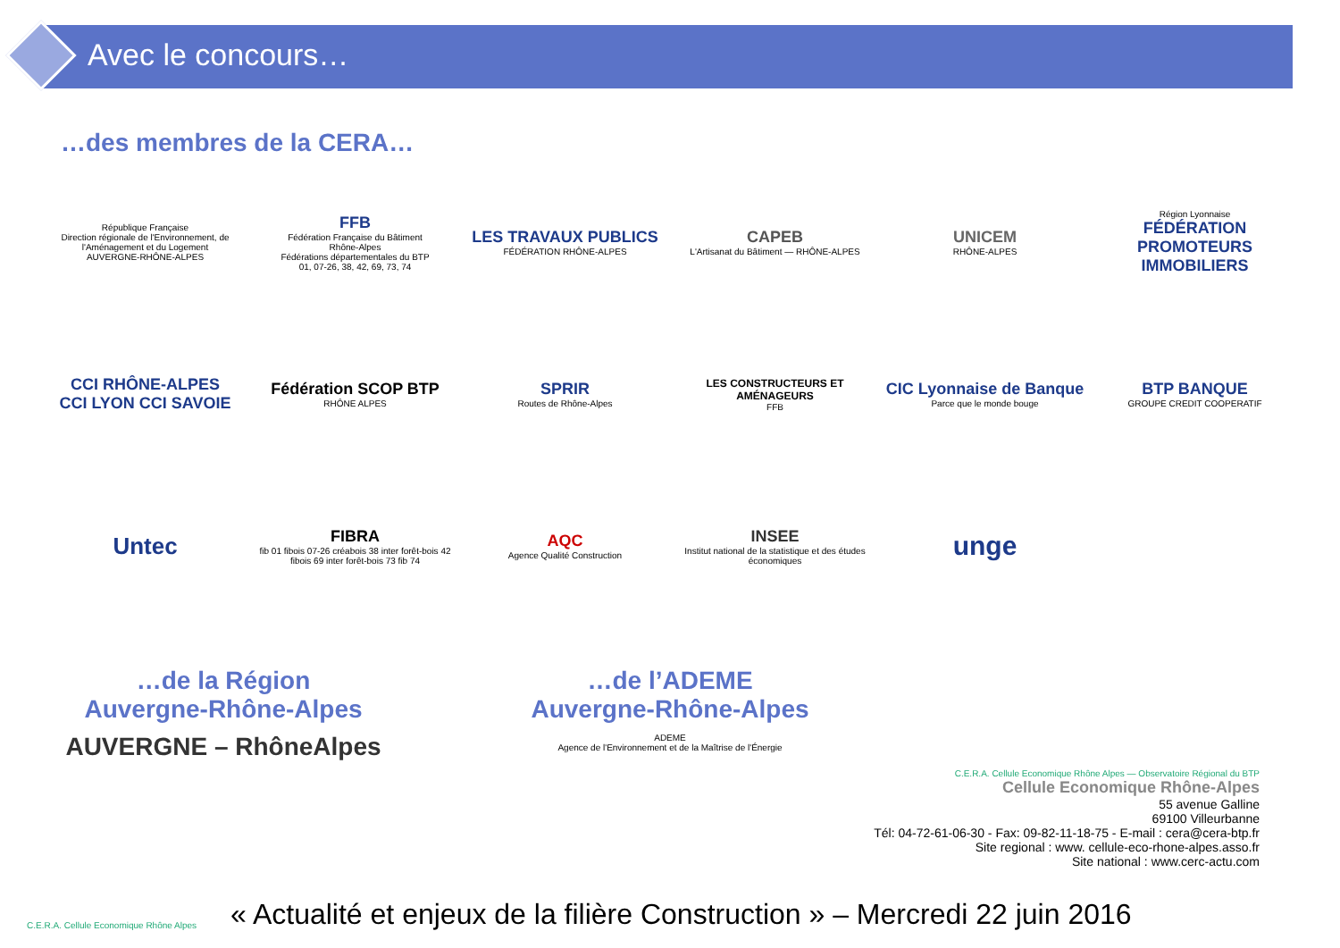Avec le concours…
…des membres de la CERA…
République Française
Direction régionale de l'Environnement, de l'Aménagement et du Logement
AUVERGNE-RHÔNE-ALPES
FFB
Fédération Française du Bâtiment
Rhône-Alpes
Fédérations départementales du BTP
01, 07-26, 38, 42, 69, 73, 74
LES TRAVAUX PUBLICS
FÉDÉRATION RHÔNE-ALPES
CAPEB
L'Artisanat du Bâtiment — RHÔNE-ALPES
UNICEM
RHÔNE-ALPES
Région Lyonnaise
FÉDÉRATION PROMOTEURS IMMOBILIERS
CCI RHÔNE-ALPES
CCI LYON CCI SAVOIE
Fédération SCOP BTP
RHÔNE ALPES
SPRIR
Routes de Rhône-Alpes
LES CONSTRUCTEURS ET AMÉNAGEURS
FFB
CIC Lyonnaise de Banque
Parce que le monde bouge
BTP BANQUE
GROUPE CREDIT COOPERATIF
Untec
FIBRA
fib 01 fibois 07-26 créabois 38 inter forêt-bois 42 fibois 69 inter forêt-bois 73 fib 74
AQC
Agence Qualité Construction
INSEE
Institut national de la statistique et des études économiques
unge
…de la Région
Auvergne-Rhône-Alpes
AUVERGNE – RhôneAlpes
…de l’ADEME
Auvergne-Rhône-Alpes
ADEME
Agence de l'Environnement et de la Maîtrise de l'Énergie
C.E.R.A. Cellule Economique Rhône Alpes — Observatoire Régional du BTP
Cellule Economique Rhône-Alpes
55 avenue Galline
69100 Villeurbanne
Tél: 04-72-61-06-30 - Fax: 09-82-11-18-75 - E-mail : cera@cera-btp.fr
Site regional : www. cellule-eco-rhone-alpes.asso.fr
Site national : www.cerc-actu.com
C.E.R.A. Cellule Economique Rhône Alpes
« Actualité et enjeux de la filière Construction » – Mercredi 22 juin 2016